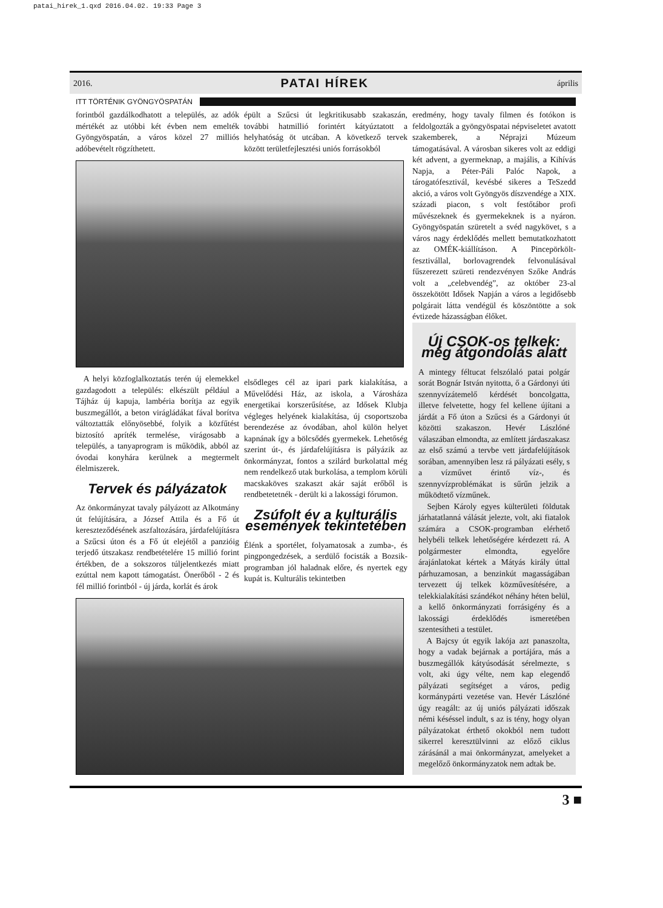patai_hirek_1.qxd 2016.04.02. 19:33 Page 3
2016. PATAI HÍREK április
ITT TÖRTÉNIK GYÖNGYÖSPATÁN
forintból gazdálkodhatott a település, az adók mértékét az utóbbi két évben nem emelték Gyöngyöspatán, a város közel 27 milliós adóbevételt rögzíthetett.
A helyi közfoglalkoztatás terén új elemekkel gazdagodott a település: elkészült például a Tájház új kapuja, lambéria borítja az egyik buszmegállót, a beton virágládákat fával borítva változtatták előnyösebbé, folyik a közfűtést biztosító apríték termelése, virágosabb a település, a tanyaprogram is működik, abból az óvodai konyhára kerülnek a megtermelt élelmiszerek.
Tervek és pályázatok
Az önkormányzat tavaly pályázott az Alkotmány út felújítására, a József Attila és a Fő út kereszteződésének aszfaltozására, járdafelújításra a Szűcsi úton és a Fő út elejétől a panzióig terjedő útszakasz rendbetételére 15 millió forint értékben, de a sokszoros túljelentkezés miatt ezúttal nem kapott támogatást. Önerőből - 2 és fél millió forintból - új járda, korlát és árok
épült a Szűcsi út legkritikusabb szakaszán, további hatmillió forintért kátyúztatott a helyhatóság öt utcában. A következő tervek között területfejlesztési uniós forrásokból
elsődleges cél az ipari park kialakítása, a Művelődési Ház, az iskola, a Városháza energetikai korszerűsítése, az Idősek Klubja végleges helyének kialakítása, új csoportszoba berendezése az óvodában, ahol külön helyet kapnának így a bölcsődés gyermekek. Lehetőség szerint út-, és járdafelújításra is pályázik az önkormányzat, fontos a szilárd burkolattal még nem rendelkező utak burkolása, a templom körüli macskaköves szakaszt akár saját erőből is rendbetetetnék - derült ki a lakossági fórumon.
Zsúfolt év a kulturális események tekintetében
Élénk a sportélet, folyamatosak a zumba-, és pingpongedzések, a serdülő focisták a Bozsik-programban jól haladnak előre, és nyertek egy kupát is. Kulturális tekintetben
eredmény, hogy tavaly filmen és fotókon is feldolgozták a gyöngyöspatai népviseletet avatott szakemberek, a Néprajzi Múzeum támogatásával. A városban sikeres volt az eddigi két advent, a gyermeknap, a majális, a Kihívás Napja, a Péter-Páli Palóc Napok, a tárogatófesztivál, kevésbé sikeres a TeSzedd akció, a város volt Gyöngyös díszvendége a XIX. századi piacon, s volt festőtábor profi művészeknek és gyermekeknek is a nyáron. Gyöngyöspatán szüretelt a svéd nagykövet, s a város nagy érdeklődés mellett bemutatkozhatott az OMÉK-kiállításon. A Pincepörkölt-fesztivállal, borlovagrendek felvonulásával fűszerezett szüreti rendezvényen Szőke András volt a „celebvendég”, az október 23-al összekötött Idősek Napján a város a legidősebb polgárait látta vendégül és köszöntötte a sok évtizede házasságban élőket.
Új CSOK-os telkek: még átgondolás alatt
A mintegy féltucat felszólaló patai polgár sorát Bognár István nyitotta, ő a Gárdonyi úti szennyvízátemelő kérdését boncolgatta, illetve felvetette, hogy fel kellene újítani a járdát a Fő úton a Szűcsi és a Gárdonyi út közötti szakaszon. Hevér Lászlóné válaszában elmondta, az említett járdaszakasz az első számú a tervbe vett járdafelújítások sorában, amennyiben lesz rá pályázati esély, s a vízművet érintő víz-, és szennyvízproblémákat is sűrűn jelzik a működtető vízműnek.
Sejben Károly egyes külterületi földutak járhatatlanná válását jelezte, volt, aki fiatalok számára a CSOK-programban elérhető helybéli telkek lehetőségére kérdezett rá. A polgármester elmondta, egyelőre árajánlatokat kértek a Mátyás király úttal párhuzamosan, a benzinkút magasságában tervezett új telkek közművesítésére, a telekkialakítási szándékot néhány héten belül, a kellő önkormányzati forrásigény és a lakossági érdeklődés ismeretében szentesítheti a testület.
A Bajcsy út egyik lakója azt panaszolta, hogy a vadak bejárnak a portájára, más a buszmegállók kátyúsodását sérelmezte, s volt, aki úgy vélte, nem kap elegendő pályázati segítséget a város, pedig kormánypárti vezetése van. Hevér Lászlóné úgy reagált: az új uniós pályázati időszak némi késéssel indult, s az is tény, hogy olyan pályázatokat érthető okokból nem tudott sikerrel keresztülvinni az előző ciklus zárásánál a mai önkormányzat, amelyeket a megelőző önkormányzatok nem adtak be.
3 ■